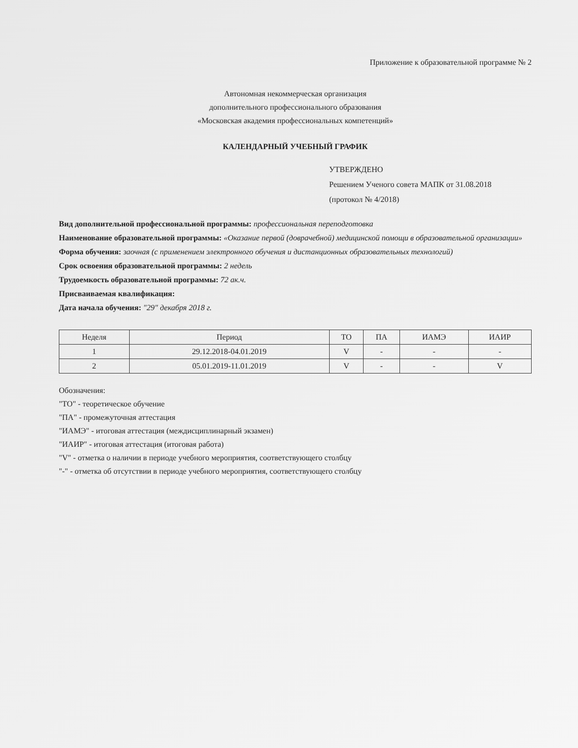Приложение к образовательной программе № 2
Автономная некоммерческая организация
дополнительного профессионального образования
«Московская академия профессиональных компетенций»
КАЛЕНДАРНЫЙ УЧЕБНЫЙ ГРАФИК
УТВЕРЖДЕНО
Решением Ученого совета МАПК от 31.08.2018
(протокол № 4/2018)
Вид дополнительной профессиональной программы: профессиональная переподготовка
Наименование образовательной программы: «Оказание первой (доврачебной) медицинской помощи в образовательной организации»
Форма обучения: заочная (с применением электронного обучения и дистанционных образовательных технологий)
Срок освоения образовательной программы: 2 недель
Трудоемкость образовательной программы: 72 ак.ч.
Присваиваемая квалификация:
Дата начала обучения: "29" декабря 2018 г.
| Неделя | Период | ТО | ПА | ИАМЭ | ИАИР |
| --- | --- | --- | --- | --- | --- |
| 1 | 29.12.2018-04.01.2019 | V | - | - | - |
| 2 | 05.01.2019-11.01.2019 | V | - | - | V |
Обозначения:
"ТО" - теоретическое обучение
"ПА" - промежуточная аттестация
"ИАМЭ" - итоговая аттестация (междисциплинарный экзамен)
"ИАИР" - итоговая аттестация (итоговая работа)
"V" - отметка о наличии в периоде учебного мероприятия, соответствующего столбцу
"-" - отметка об отсутствии в периоде учебного мероприятия, соответствующего столбцу